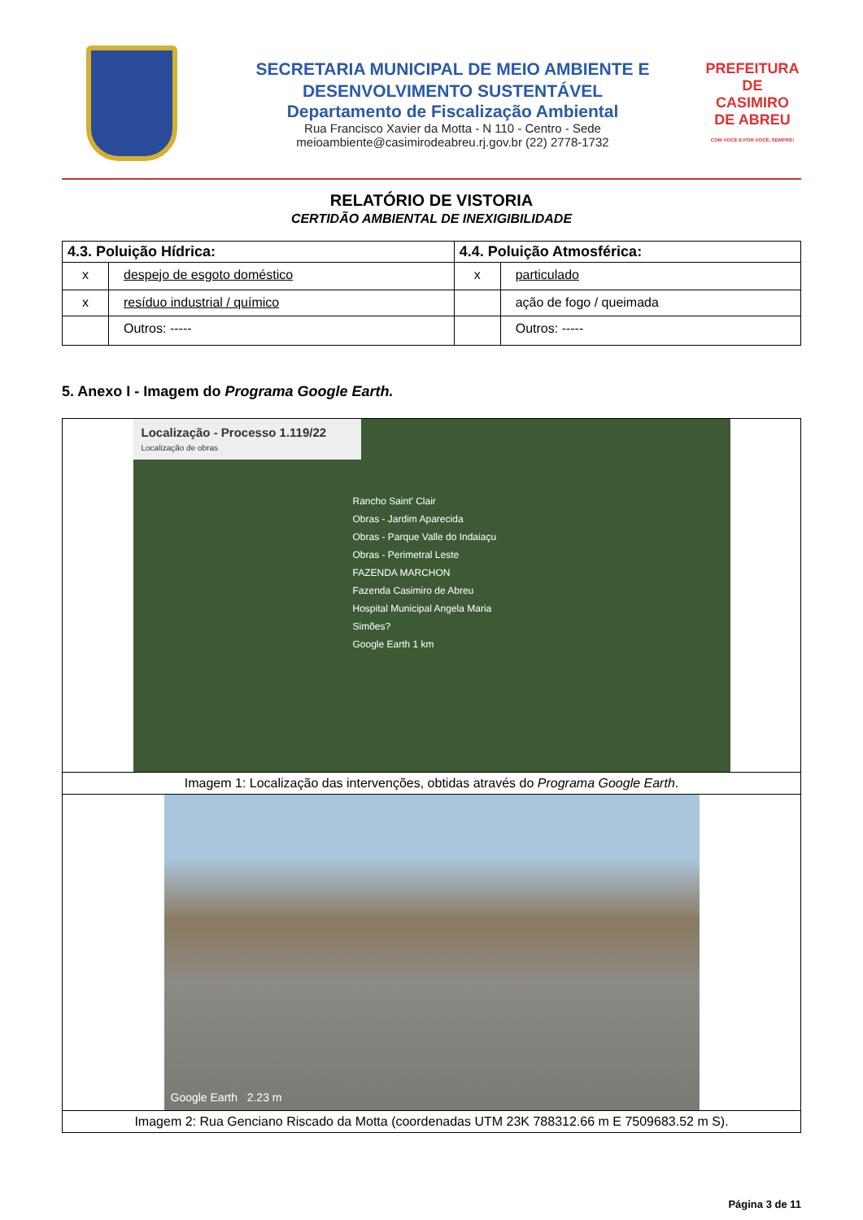SECRETARIA MUNICIPAL DE MEIO AMBIENTE E
DESENVOLVIMENTO SUSTENTÁVEL
Departamento de Fiscalização Ambiental
Rua Francisco Xavier da Motta - N 110 - Centro - Sede
meioambiente@casimirodeabreu.rj.gov.br (22) 2778-1732
PREFEITURA DE
CASIMIRO
DE ABREU
COM VOCÊ E POR VOCÊ, SEMPRE!
RELATÓRIO DE VISTORIA
CERTIDÃO AMBIENTAL DE INEXIGIBILIDADE
| 4.3. Poluição Hídrica: | | 4.4. Poluição Atmosférica: | |
| --- | --- | --- | --- |
| x | despejo de esgoto doméstico | x | particulado |
| x | resíduo industrial / químico | | ação de fogo / queimada |
| | Outros: ----- | | Outros: ----- |
5. Anexo I - Imagem do Programa Google Earth.
| Localização - Processo 1.119/22 Localização de obras Rancho Saint' Clair Obras - Jardim Aparecida Obras - Parque Valle do Indaiaçu Obras - Perimetral Leste FAZENDA MARCHON Fazenda Casimiro de Abreu Hospital Municipal Angela Maria Simões? Google Earth 1 km |
| Imagem 1: Localização das intervenções, obtidas através do Programa Google Earth . |
| Google Earth 2.23 m |
| Imagem 2: Rua Genciano Riscado da Motta (coordenadas UTM 23K 788312.66 m E 7509683.52 m S). |
Página 3 de 11